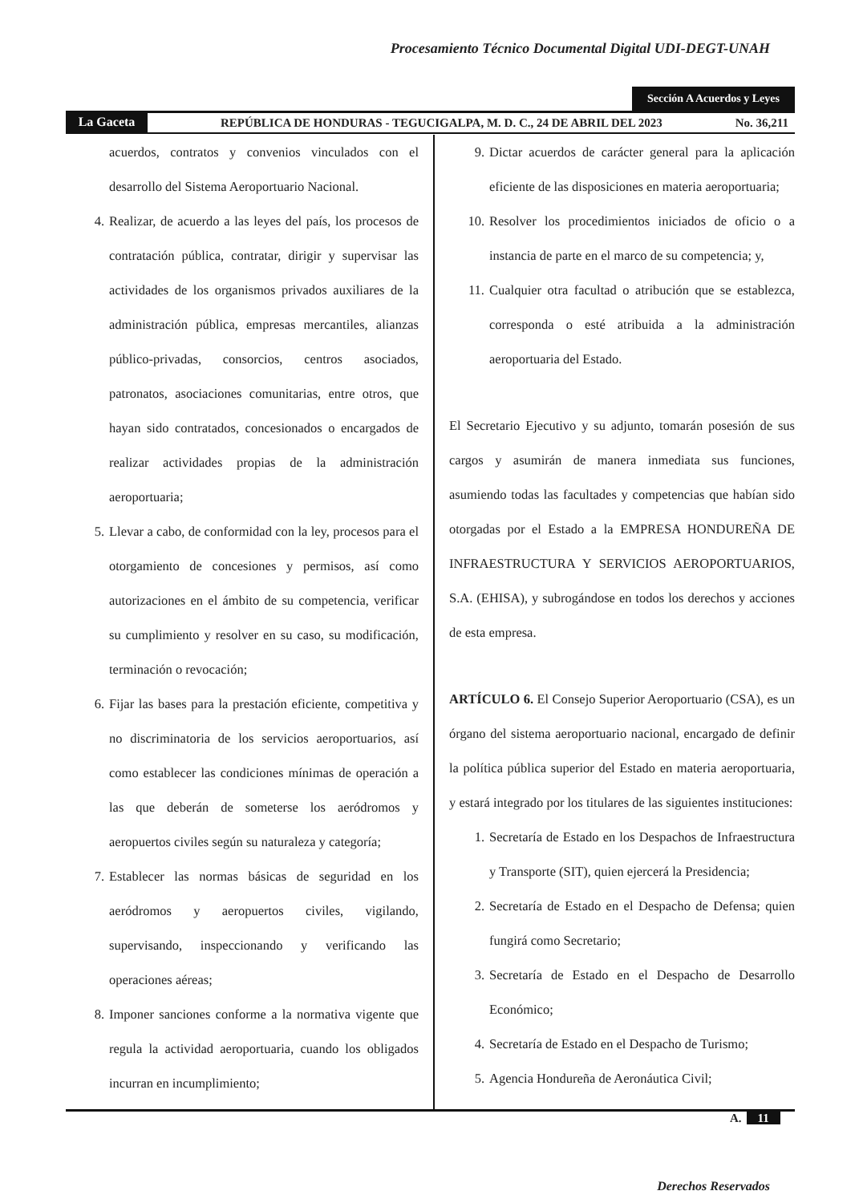Procesamiento Técnico Documental Digital UDI-DEGT-UNAH
Sección A Acuerdos y Leyes
La Gaceta
REPÚBLICA DE HONDURAS - TEGUCIGALPA, M. D. C., 24 DE ABRIL DEL 2023
No. 36,211
acuerdos, contratos y convenios vinculados con el desarrollo del Sistema Aeroportuario Nacional.
4. Realizar, de acuerdo a las leyes del país, los procesos de contratación pública, contratar, dirigir y supervisar las actividades de los organismos privados auxiliares de la administración pública, empresas mercantiles, alianzas público-privadas, consorcios, centros asociados, patronatos, asociaciones comunitarias, entre otros, que hayan sido contratados, concesionados o encargados de realizar actividades propias de la administración aeroportuaria;
5. Llevar a cabo, de conformidad con la ley, procesos para el otorgamiento de concesiones y permisos, así como autorizaciones en el ámbito de su competencia, verificar su cumplimiento y resolver en su caso, su modificación, terminación o revocación;
6. Fijar las bases para la prestación eficiente, competitiva y no discriminatoria de los servicios aeroportuarios, así como establecer las condiciones mínimas de operación a las que deberán de someterse los aeródromos y aeropuertos civiles según su naturaleza y categoría;
7. Establecer las normas básicas de seguridad en los aeródromos y aeropuertos civiles, vigilando, supervisando, inspeccionando y verificando las operaciones aéreas;
8. Imponer sanciones conforme a la normativa vigente que regula la actividad aeroportuaria, cuando los obligados incurran en incumplimiento;
9. Dictar acuerdos de carácter general para la aplicación eficiente de las disposiciones en materia aeroportuaria;
10. Resolver los procedimientos iniciados de oficio o a instancia de parte en el marco de su competencia; y,
11. Cualquier otra facultad o atribución que se establezca, corresponda o esté atribuida a la administración aeroportuaria del Estado.
El Secretario Ejecutivo y su adjunto, tomarán posesión de sus cargos y asumirán de manera inmediata sus funciones, asumiendo todas las facultades y competencias que habían sido otorgadas por el Estado a la EMPRESA HONDUREÑA DE INFRAESTRUCTURA Y SERVICIOS AEROPORTUARIOS, S.A. (EHISA), y subrogándose en todos los derechos y acciones de esta empresa.
ARTÍCULO 6. El Consejo Superior Aeroportuario (CSA), es un órgano del sistema aeroportuario nacional, encargado de definir la política pública superior del Estado en materia aeroportuaria, y estará integrado por los titulares de las siguientes instituciones:
1. Secretaría de Estado en los Despachos de Infraestructura y Transporte (SIT), quien ejercerá la Presidencia;
2. Secretaría de Estado en el Despacho de Defensa; quien fungirá como Secretario;
3. Secretaría de Estado en el Despacho de Desarrollo Económico;
4. Secretaría de Estado en el Despacho de Turismo;
5. Agencia Hondureña de Aeronáutica Civil;
A. 11
Derechos Reservados